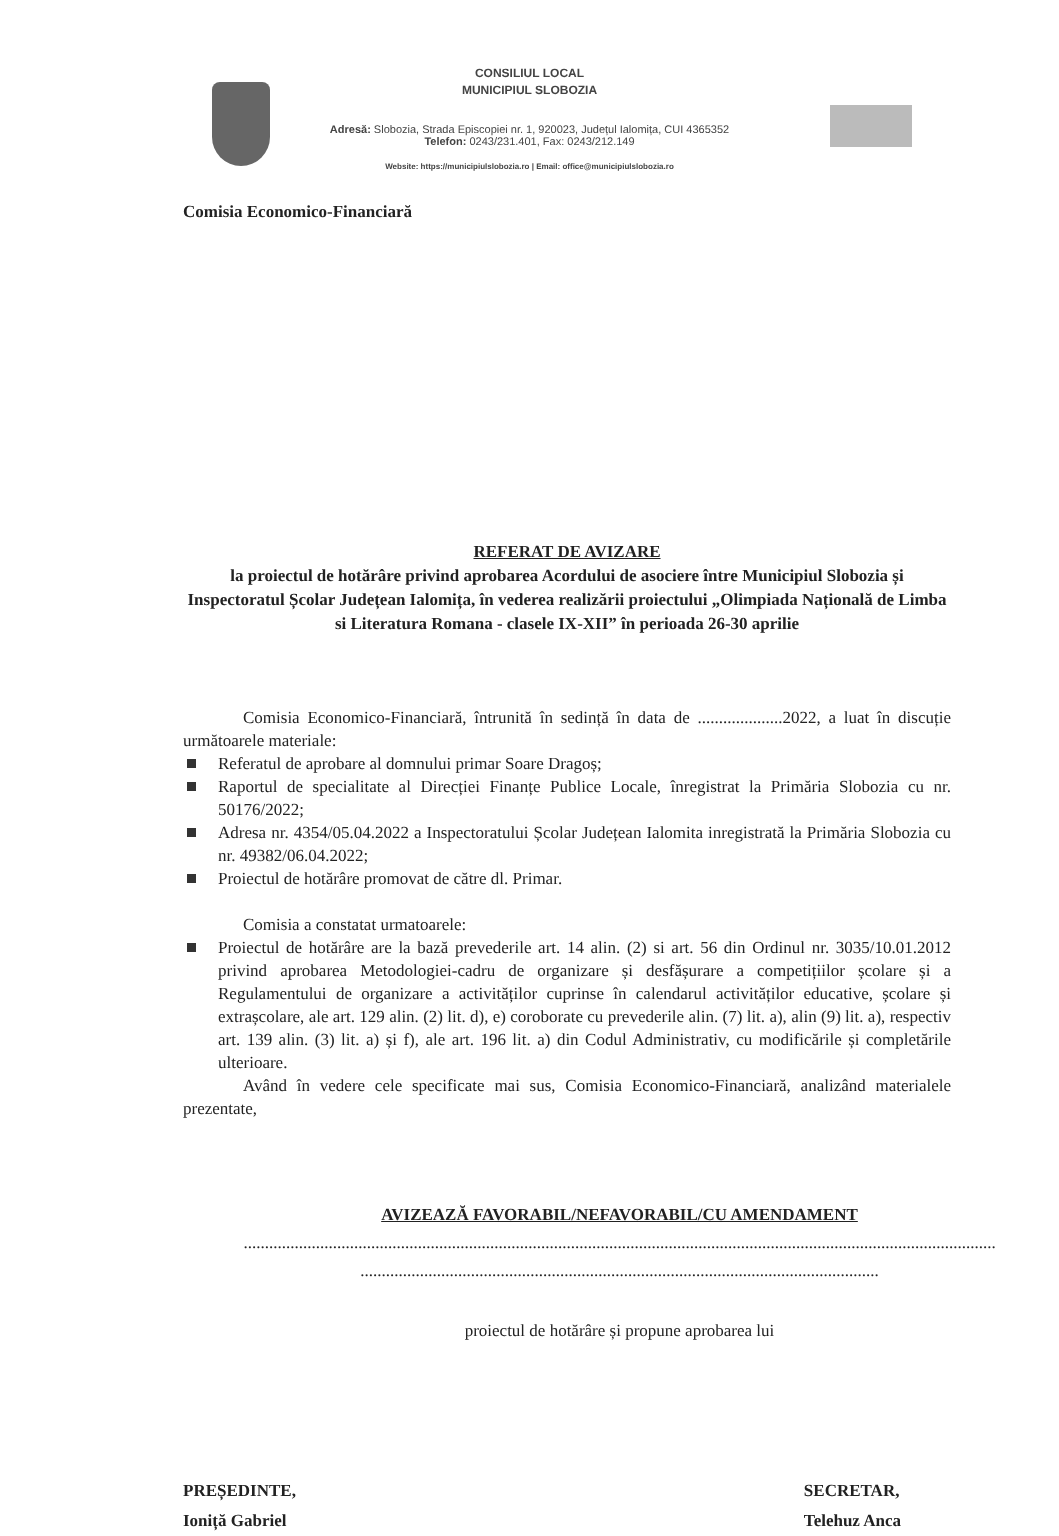CONSILIUL LOCAL
MUNICIPIUL SLOBOZIA
Adresă: Slobozia, Strada Episcopiei nr. 1, 920023, Județul Ialomița, CUI 4365352
Telefon: 0243/231.401, Fax: 0243/212.149
Website: https://municipiulslobozia.ro | Email: office@municipiulslobozia.ro
Comisia Economico-Financiară
REFERAT DE AVIZARE
la proiectul de hotărâre privind aprobarea Acordului de asociere între Municipiul Slobozia și Inspectoratul Școlar Județean Ialomița, în vederea realizării proiectului „Olimpiada Națională de Limba si Literatura Romana - clasele IX-XII” în perioada 26-30 aprilie
Comisia Economico-Financiară, întrunită în sedință în data de ....................2022, a luat în discuție următoarele materiale:
Referatul de aprobare al domnului primar Soare Dragoș;
Raportul de specialitate al Direcției Finanțe Publice Locale, înregistrat la Primăria Slobozia cu nr. 50176/2022;
Adresa nr. 4354/05.04.2022 a Inspectoratului Școlar Județean Ialomita inregistrată la Primăria Slobozia cu nr. 49382/06.04.2022;
Proiectul de hotărâre promovat de către dl. Primar.
Comisia a constatat urmatoarele:
Proiectul de hotărâre are la bază prevederile art. 14 alin. (2) si art. 56 din Ordinul nr. 3035/10.01.2012 privind aprobarea Metodologiei-cadru de organizare și desfășurare a competițiilor școlare și a Regulamentului de organizare a activităților cuprinse în calendarul activităților educative, școlare și extrașcolare, ale art. 129 alin. (2) lit. d), e) coroborate cu prevederile alin. (7) lit. a), alin (9) lit. a), respectiv art. 139 alin. (3) lit. a) și f), ale art. 196 lit. a) din Codul Administrativ, cu modificările și completările ulterioare.
Având în vedere cele specificate mai sus, Comisia Economico-Financiară, analizând materialele prezentate,
AVIZEAZĂ FAVORABIL/NEFAVORABIL/CU AMENDAMENT
.................................................................................................................................................................................
..........................................................................................................................
proiectul de hotărâre și propune aprobarea lui
PREȘEDINTE,
Ioniță Gabriel
SECRETAR,
Telehuz Anca